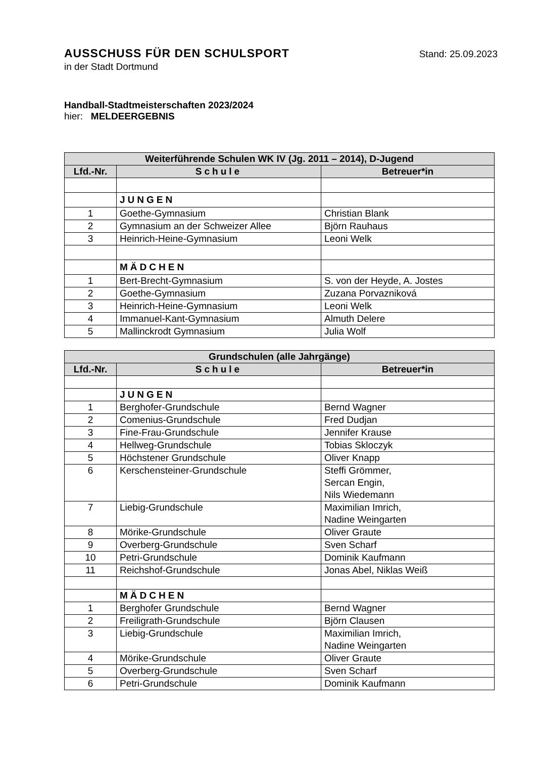AUSSCHUSS FÜR DEN SCHULSPORT
Stand: 25.09.2023
in der Stadt Dortmund
Handball-Stadtmeisterschaften 2023/2024
hier: MELDEERGEBNIS
| Weiterführende Schulen WK IV (Jg. 2011 – 2014), D-Jugend | | |
| --- | --- | --- |
| Lfd.-Nr. | Schule | Betreuer*in |
| | JUNGEN | |
| 1 | Goethe-Gymnasium | Christian Blank |
| 2 | Gymnasium an der Schweizer Allee | Björn Rauhaus |
| 3 | Heinrich-Heine-Gymnasium | Leoni Welk |
| | MÄDCHEN | |
| 1 | Bert-Brecht-Gymnasium | S. von der Heyde, A. Jostes |
| 2 | Goethe-Gymnasium | Zuzana Porvazniková |
| 3 | Heinrich-Heine-Gymnasium | Leoni Welk |
| 4 | Immanuel-Kant-Gymnasium | Almuth Delere |
| 5 | Mallinckrodt Gymnasium | Julia Wolf |
| Grundschulen (alle Jahrgänge) | | |
| --- | --- | --- |
| Lfd.-Nr. | Schule | Betreuer*in |
| | JUNGEN | |
| 1 | Berghofer-Grundschule | Bernd Wagner |
| 2 | Comenius-Grundschule | Fred Dudjan |
| 3 | Fine-Frau-Grundschule | Jennifer Krause |
| 4 | Hellweg-Grundschule | Tobias Skloczyk |
| 5 | Höchstener Grundschule | Oliver Knapp |
| 6 | Kerschensteiner-Grundschule | Steffi Grömmer, Sercan Engin, Nils Wiedemann |
| 7 | Liebig-Grundschule | Maximilian Imrich, Nadine Weingarten |
| 8 | Mörike-Grundschule | Oliver Graute |
| 9 | Overberg-Grundschule | Sven Scharf |
| 10 | Petri-Grundschule | Dominik Kaufmann |
| 11 | Reichshof-Grundschule | Jonas Abel, Niklas Weiß |
| | MÄDCHEN | |
| 1 | Berghofer Grundschule | Bernd Wagner |
| 2 | Freiligrath-Grundschule | Björn Clausen |
| 3 | Liebig-Grundschule | Maximilian Imrich, Nadine Weingarten |
| 4 | Mörike-Grundschule | Oliver Graute |
| 5 | Overberg-Grundschule | Sven Scharf |
| 6 | Petri-Grundschule | Dominik Kaufmann |